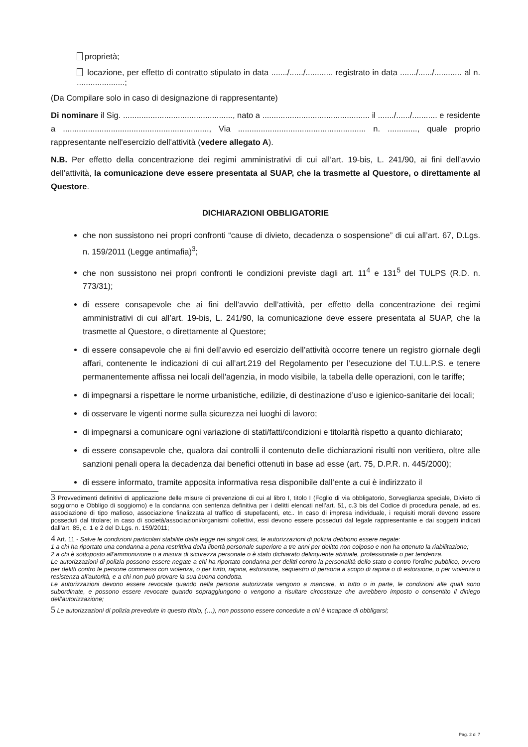proprietà;
locazione, per effetto di contratto stipulato in data ......./....../............ registrato in data ......./....../............ al n. .....................;
(Da Compilare solo in caso di designazione di rappresentante)
Di nominare il Sig. ................................................, nato a ............................................... il ......./....../........... e residente a ................................................................, Via ........................................................ n. ............., quale proprio rappresentante nell'esercizio dell'attività (vedere allegato A).
N.B. Per effetto della concentrazione dei regimi amministrativi di cui all’art. 19-bis, L. 241/90, ai fini dell’avvio dell’attività, la comunicazione deve essere presentata al SUAP, che la trasmette al Questore, o direttamente al Questore.
DICHIARAZIONI OBBLIGATORIE
che non sussistono nei propri confronti “cause di divieto, decadenza o sospensione” di cui all’art. 67, D.Lgs. n. 159/2011 (Legge antimafia)<sup>3</sup>;
che non sussistono nei propri confronti le condizioni previste dagli art. 11<sup>4</sup> e 131<sup>5</sup> del TULPS (R.D. n. 773/31);
di essere consapevole che ai fini dell’avvio dell’attività, per effetto della concentrazione dei regimi amministrativi di cui all’art. 19-bis, L. 241/90, la comunicazione deve essere presentata al SUAP, che la trasmette al Questore, o direttamente al Questore;
di essere consapevole che ai fini dell’avvio ed esercizio dell’attività occorre tenere un registro giornale degli affari, contenente le indicazioni di cui all’art.219 del Regolamento per l’esecuzione del T.U.L.P.S. e tenere permanentemente affissa nei locali dell'agenzia, in modo visibile, la tabella delle operazioni, con le tariffe;
di impegnarsi a rispettare le norme urbanistiche, edilizie, di destinazione d’uso e igienico-sanitarie dei locali;
di osservare le vigenti norme sulla sicurezza nei luoghi di lavoro;
di impegnarsi a comunicare ogni variazione di stati/fatti/condizioni e titolarità rispetto a quanto dichiarato;
di essere consapevole che, qualora dai controlli il contenuto delle dichiarazioni risulti non veritiero, oltre alle sanzioni penali opera la decadenza dai benefici ottenuti in base ad esse (art. 75, D.P.R. n. 445/2000);
di essere informato, tramite apposita informativa resa disponibile dall’ente a cui è indirizzato il
3 Provvedimenti definitivi di applicazione delle misure di prevenzione di cui al libro I, titolo I (Foglio di via obbligatorio, Sorveglianza speciale, Divieto di soggiorno e Obbligo di soggiorno) e la condanna con sentenza definitiva per i delitti elencati nell’art. 51, c.3 bis del Codice di procedura penale, ad es. associazione di tipo mafioso, associazione finalizzata al traffico di stupefacenti, etc.. In caso di impresa individuale, i requisiti morali devono essere posseduti dal titolare; in caso di società/associazioni/organismi collettivi, essi devono essere posseduti dal legale rappresentante e dai soggetti indicati dall’art. 85, c. 1 e 2 del D.Lgs. n. 159/2011;
4 Art. 11 - Salve le condizioni particolari stabilite dalla legge nei singoli casi, le autorizzazioni di polizia debbono essere negate:
1 a chi ha riportato una condanna a pena restrittiva della libertà personale superiore a tre anni per delitto non colposo e non ha ottenuto la riabilitazione;
2 a chi è sottoposto all'ammonizione o a misura di sicurezza personale o è stato dichiarato delinquente abituale, professionale o per tendenza.
Le autorizzazioni di polizia possono essere negate a chi ha riportato condanna per delitti contro la personalità dello stato o contro l'ordine pubblico, ovvero per delitti contro le persone commessi con violenza, o per furto, rapina, estorsione, sequestro di persona a scopo di rapina o di estorsione, o per violenza o resistenza all'autorità, e a chi non può provare la sua buona condotta.
Le autorizzazioni devono essere revocate quando nella persona autorizzata vengono a mancare, in tutto o in parte, le condizioni alle quali sono subordinate, e possono essere revocate quando sopraggiungono o vengono a risultare circostanze che avrebbero imposto o consentito il diniego dell’autorizzazione;
5 Le autorizzazioni di polizia prevedute in questo titolo, (…), non possono essere concedute a chi è incapace di obbligarsi;
Pag. 2 di 7